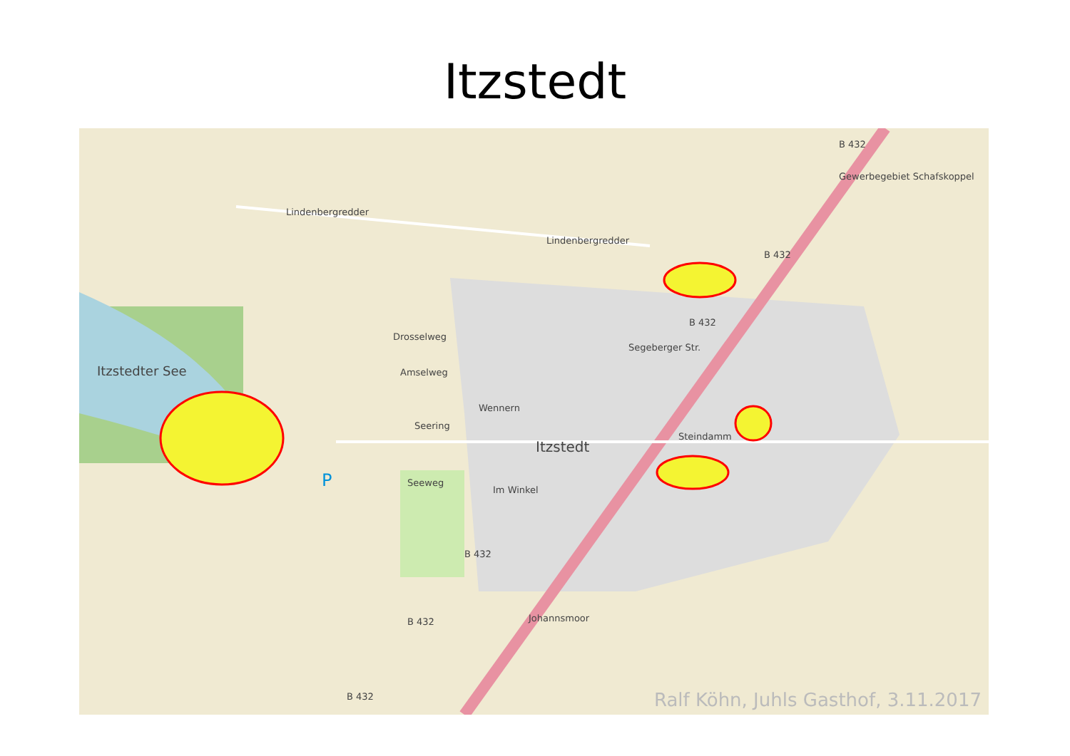Itzstedt
Lindenbergredder
Lindenbergredder
B 432
Gewerbegebiet Schafskoppel
B 432
B 432
Drosselweg
Amselweg Itzstedter See
Wennern
Seering
Itzstedt
Steindamm
Segeberger Str.
P Seeweg
Im Winkel
B 432
Johannsmoor B 432
B 432 Ralf Köhn, Juhls Gasthof, 3.11.2017